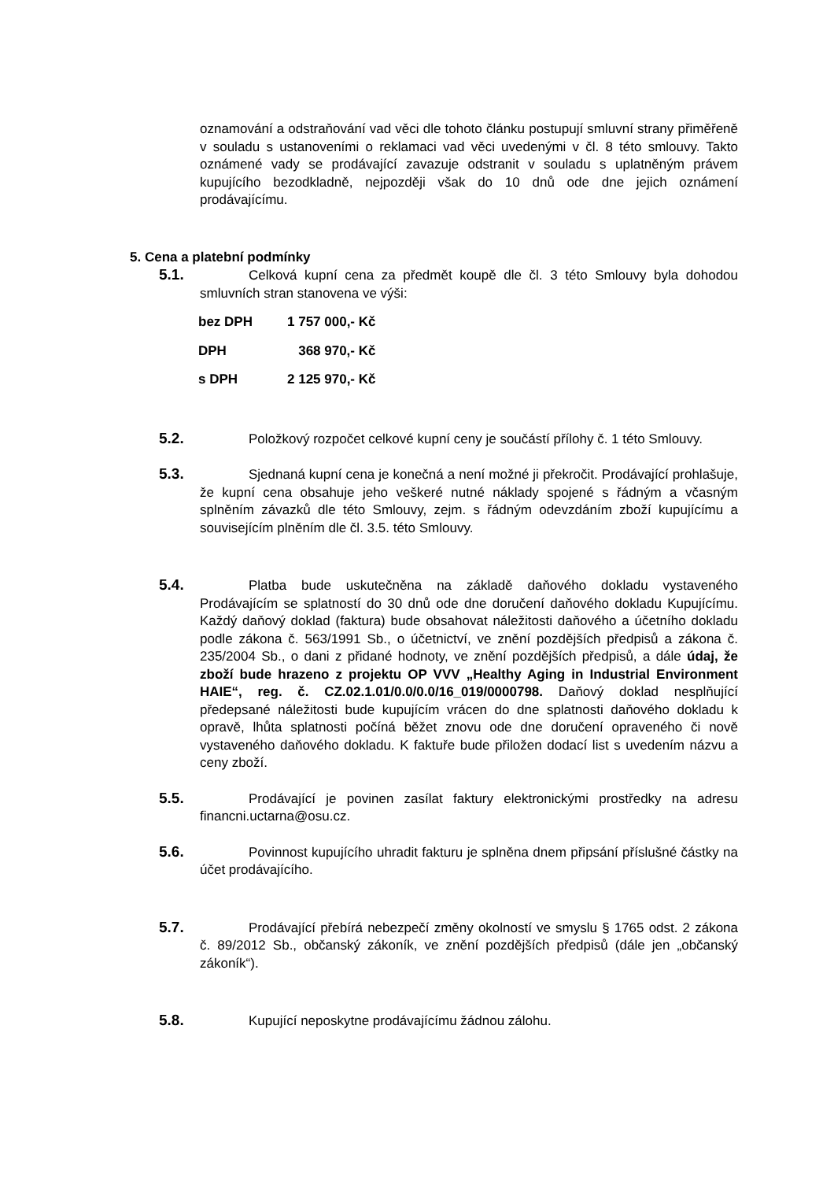oznamování a odstraňování vad věci dle tohoto článku postupují smluvní strany přiměřeně v souladu s ustanoveními o reklamaci vad věci uvedenými v čl. 8 této smlouvy. Takto oznámené vady se prodávající zavazuje odstranit v souladu s uplatněným právem kupujícího bezodkladně, nejpozději však do 10 dnů ode dne jejich oznámení prodávajícímu.
5. Cena a platební podmínky
5.1. Celková kupní cena za předmět koupě dle čl. 3 této Smlouvy byla dohodou smluvních stran stanovena ve výši:
| bez DPH | 1 757 000,- Kč |
| DPH | 368 970,- Kč |
| s DPH | 2 125 970,- Kč |
5.2. Položkový rozpočet celkové kupní ceny je součástí přílohy č. 1 této Smlouvy.
5.3. Sjednaná kupní cena je konečná a není možné ji překročit. Prodávající prohlašuje, že kupní cena obsahuje jeho veškeré nutné náklady spojené s řádným a včasným splněním závazků dle této Smlouvy, zejm. s řádným odevzdáním zboží kupujícímu a souvisejícím plněním dle čl. 3.5. této Smlouvy.
5.4. Platba bude uskutečněna na základě daňového dokladu vystaveného Prodávajícím se splatností do 30 dnů ode dne doručení daňového dokladu Kupujícímu. Každý daňový doklad (faktura) bude obsahovat náležitosti daňového a účetního dokladu podle zákona č. 563/1991 Sb., o účetnictví, ve znění pozdějších předpisů a zákona č. 235/2004 Sb., o dani z přidané hodnoty, ve znění pozdějších předpisů, a dále údaj, že zboží bude hrazeno z projektu OP VVV „Healthy Aging in Industrial Environment HAIE“, reg. č. CZ.02.1.01/0.0/0.0/16_019/0000798. Daňový doklad nesplňující předepsané náležitosti bude kupujícím vrácen do dne splatnosti daňového dokladu k opravě, lhůta splatnosti počíná běžet znovu ode dne doručení opraveného či nově vystaveného daňového dokladu. K faktuře bude přiložen dodací list s uvedením názvu a ceny zboží.
5.5. Prodávající je povinen zasílat faktury elektronickými prostředky na adresu financni.uctarna@osu.cz.
5.6. Povinnost kupujícího uhradit fakturu je splněna dnem připsání příslušné částky na účet prodávajícího.
5.7. Prodávající přebírá nebezpečí změny okolností ve smyslu § 1765 odst. 2 zákona č. 89/2012 Sb., občanský zákoník, ve znění pozdějších předpisů (dále jen „občanský zákoník“).
5.8. Kupující neposkytne prodávajícímu žádnou zálohu.